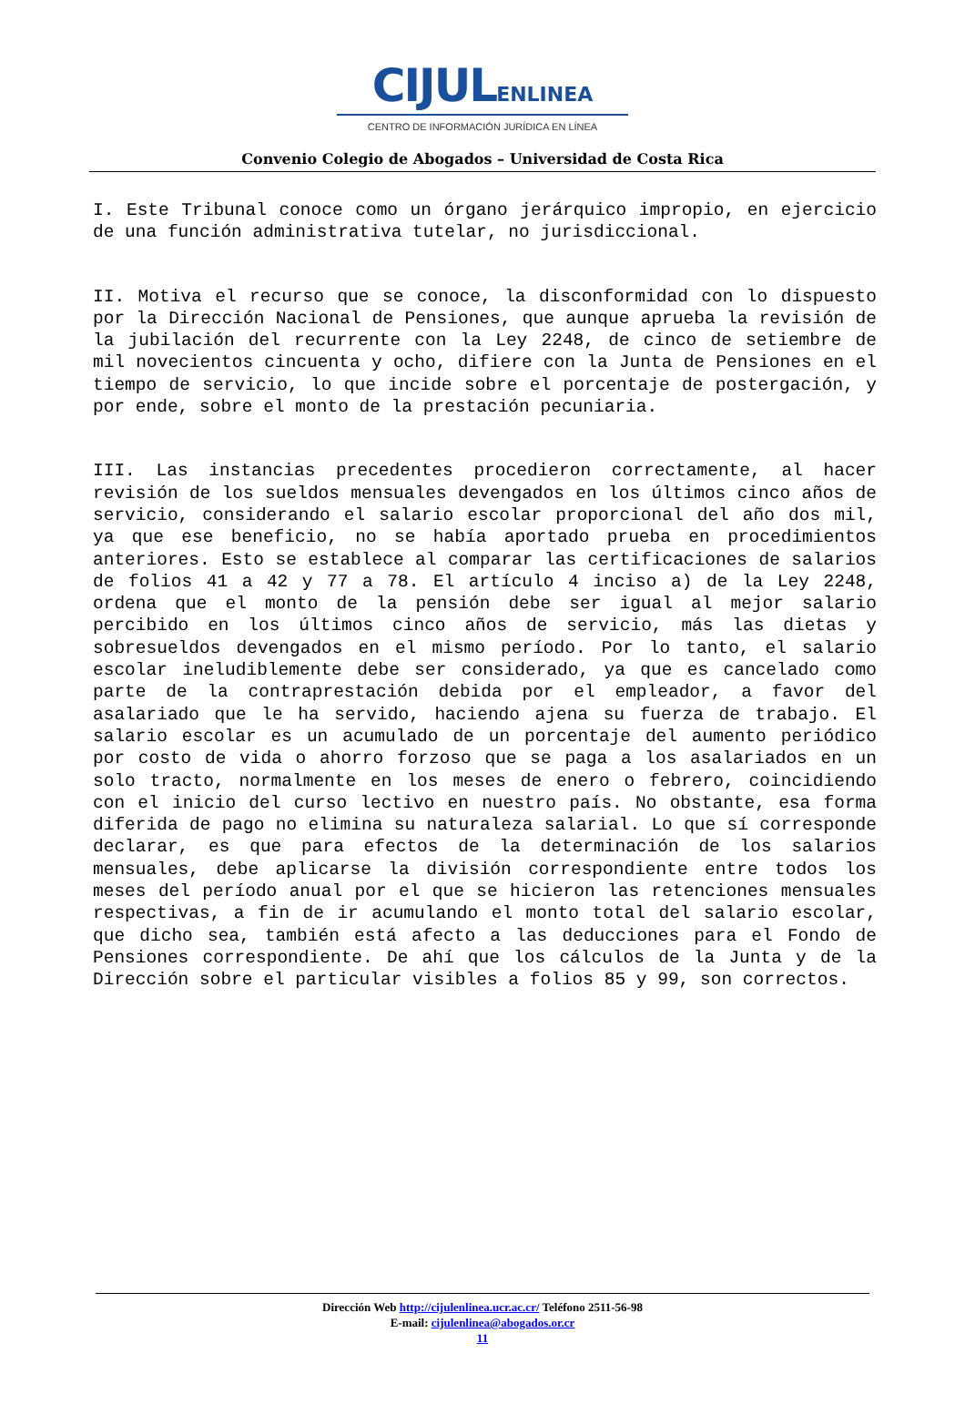CIJULENLINEA
CENTRO DE INFORMACIÓN JURÍDICA EN LÍNEA
Convenio Colegio de Abogados – Universidad de Costa Rica
I. Este Tribunal conoce como un órgano jerárquico impropio, en ejercicio de una función administrativa tutelar, no jurisdiccional.
II. Motiva el recurso que se conoce, la disconformidad con lo dispuesto por la Dirección Nacional de Pensiones, que aunque aprueba la revisión de la jubilación del recurrente con la Ley 2248, de cinco de setiembre de mil novecientos cincuenta y ocho, difiere con la Junta de Pensiones en el tiempo de servicio, lo que incide sobre el porcentaje de postergación, y por ende, sobre el monto de la prestación pecuniaria.
III. Las instancias precedentes procedieron correctamente, al hacer revisión de los sueldos mensuales devengados en los últimos cinco años de servicio, considerando el salario escolar proporcional del año dos mil, ya que ese beneficio, no se había aportado prueba en procedimientos anteriores. Esto se establece al comparar las certificaciones de salarios de folios 41 a 42 y 77 a 78. El artículo 4 inciso a) de la Ley 2248, ordena que el monto de la pensión debe ser igual al mejor salario percibido en los últimos cinco años de servicio, más las dietas y sobresueldos devengados en el mismo período. Por lo tanto, el salario escolar ineludiblemente debe ser considerado, ya que es cancelado como parte de la contraprestación debida por el empleador, a favor del asalariado que le ha servido, haciendo ajena su fuerza de trabajo. El salario escolar es un acumulado de un porcentaje del aumento periódico por costo de vida o ahorro forzoso que se paga a los asalariados en un solo tracto, normalmente en los meses de enero o febrero, coincidiendo con el inicio del curso lectivo en nuestro país. No obstante, esa forma diferida de pago no elimina su naturaleza salarial. Lo que sí corresponde declarar, es que para efectos de la determinación de los salarios mensuales, debe aplicarse la división correspondiente entre todos los meses del período anual por el que se hicieron las retenciones mensuales respectivas, a fin de ir acumulando el monto total del salario escolar, que dicho sea, también está afecto a las deducciones para el Fondo de Pensiones correspondiente. De ahí que los cálculos de la Junta y de la Dirección sobre el particular visibles a folios 85 y 99, son correctos.
Dirección Web http://cijulenlinea.ucr.ac.cr/ Teléfono 2511-56-98
E-mail: cijulenlinea@abogados.or.cr
11